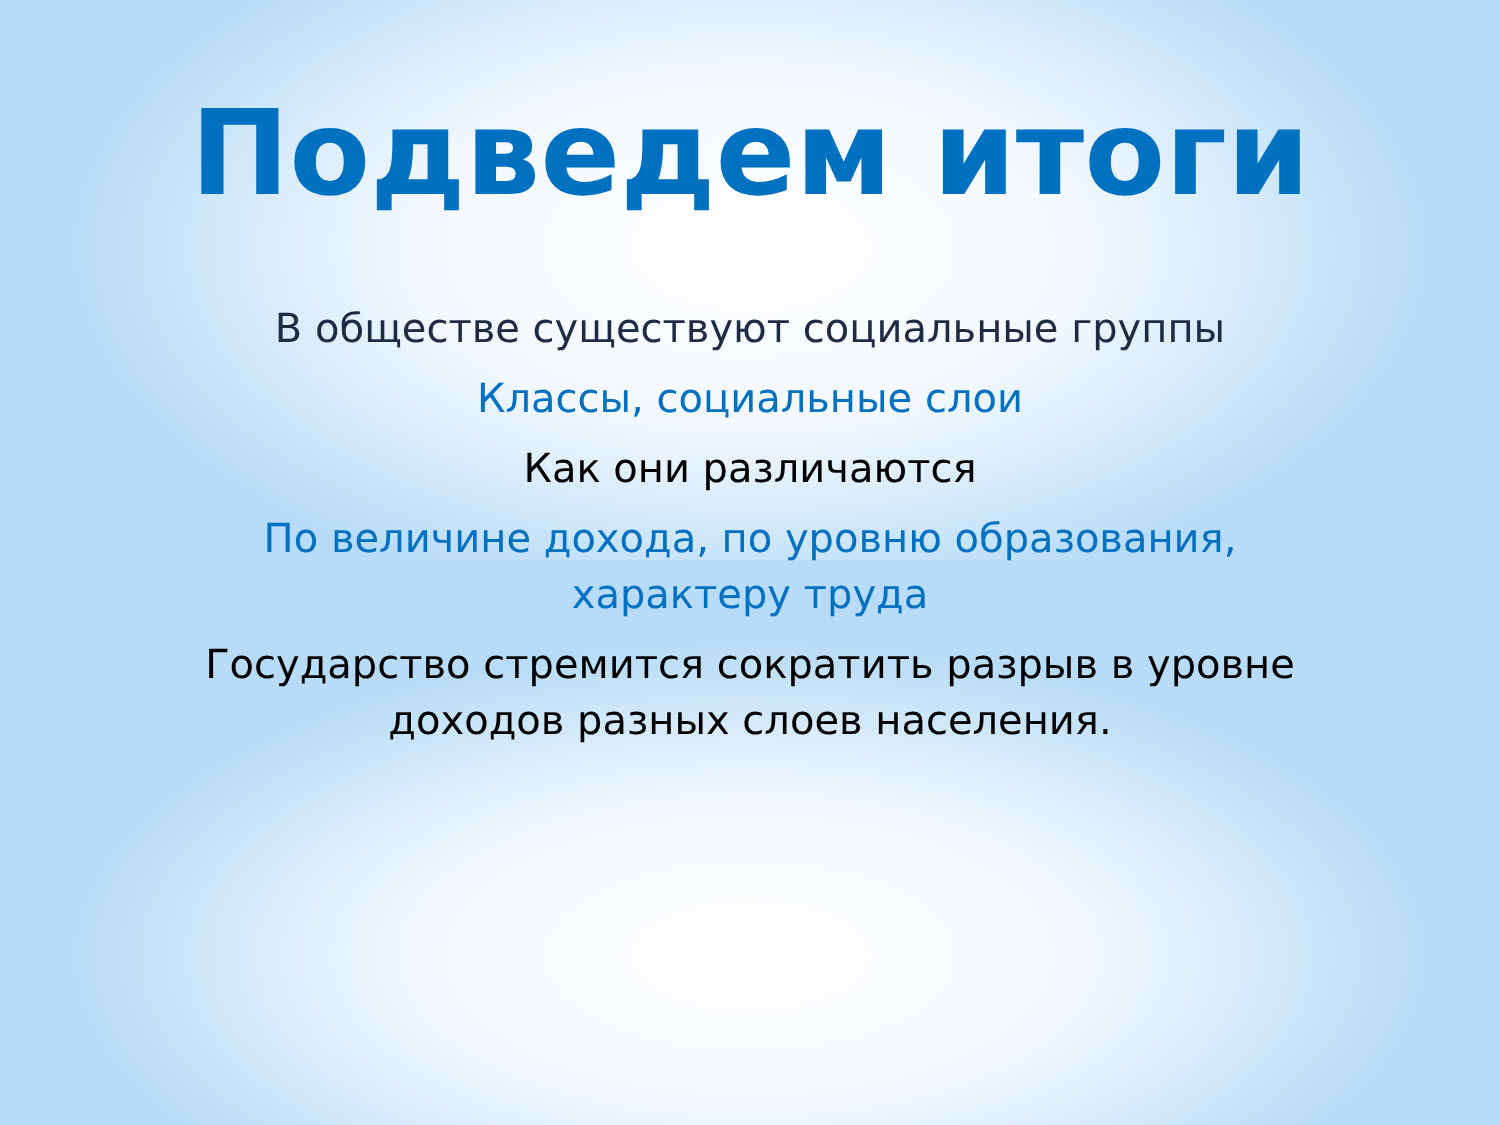Подведем итоги
В обществе существуют социальные группы
Классы, социальные слои
Как они различаются
По величине дохода, по уровню образования, характеру труда
Государство стремится сократить разрыв в уровне доходов разных слоев населения.